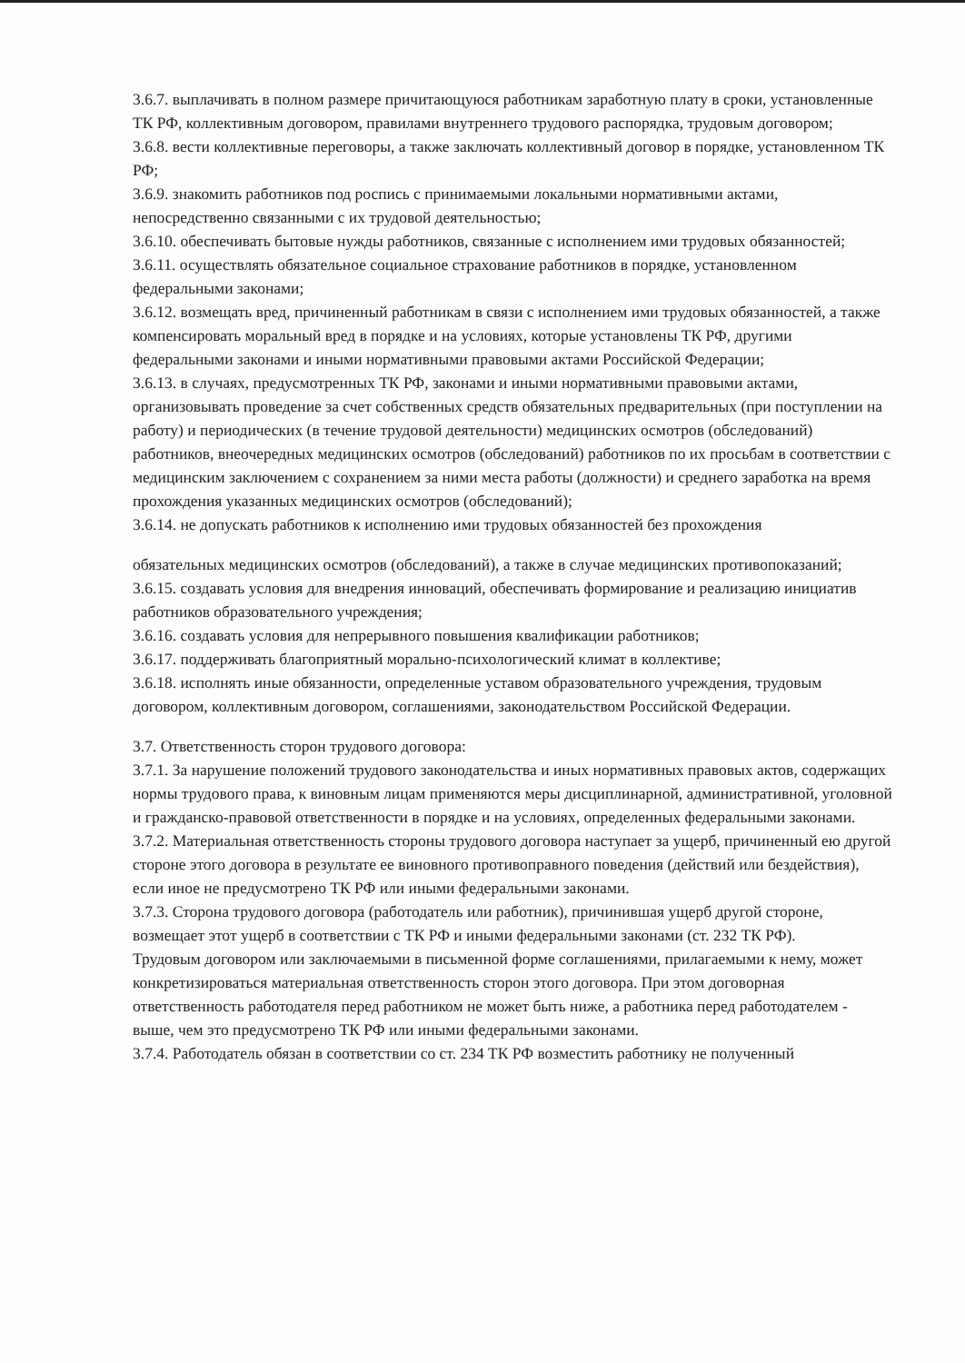3.6.7. выплачивать в полном размере причитающуюся работникам заработную плату в сроки, установленные ТК РФ, коллективным договором, правилами внутреннего трудового распорядка, трудовым договором;
3.6.8. вести коллективные переговоры, а также заключать коллективный договор в порядке, установленном ТК РФ;
3.6.9. знакомить работников под роспись с принимаемыми локальными нормативными актами, непосредственно связанными с их трудовой деятельностью;
3.6.10. обеспечивать бытовые нужды работников, связанные с исполнением ими трудовых обязанностей;
3.6.11. осуществлять обязательное социальное страхование работников в порядке, установленном федеральными законами;
3.6.12. возмещать вред, причиненный работникам в связи с исполнением ими трудовых обязанностей, а также компенсировать моральный вред в порядке и на условиях, которые установлены ТК РФ, другими федеральными законами и иными нормативными правовыми актами Российской Федерации;
3.6.13. в случаях, предусмотренных ТК РФ, законами и иными нормативными правовыми актами, организовывать проведение за счет собственных средств обязательных предварительных (при поступлении на работу) и периодических (в течение трудовой деятельности) медицинских осмотров (обследований) работников, внеочередных медицинских осмотров (обследований) работников по их просьбам в соответствии с медицинским заключением с сохранением за ними места работы (должности) и среднего заработка на время прохождения указанных медицинских осмотров (обследований);
3.6.14. не допускать работников к исполнению ими трудовых обязанностей без прохождения
обязательных медицинских осмотров (обследований), а также в случае медицинских противопоказаний;
3.6.15. создавать условия для внедрения инноваций, обеспечивать формирование и реализацию инициатив работников образовательного учреждения;
3.6.16. создавать условия для непрерывного повышения квалификации работников;
3.6.17. поддерживать благоприятный морально-психологический климат в коллективе;
3.6.18. исполнять иные обязанности, определенные уставом образовательного учреждения, трудовым договором, коллективным договором, соглашениями, законодательством Российской Федерации.
3.7. Ответственность сторон трудового договора:
3.7.1. За нарушение положений трудового законодательства и иных нормативных правовых актов, содержащих нормы трудового права, к виновным лицам применяются меры дисциплинарной, административной, уголовной и гражданско-правовой ответственности в порядке и на условиях, определенных федеральными законами.
3.7.2. Материальная ответственность стороны трудового договора наступает за ущерб, причиненный ею другой стороне этого договора в результате ее виновного противоправного поведения (действий или бездействия), если иное не предусмотрено ТК РФ или иными федеральными законами.
3.7.3. Сторона трудового договора (работодатель или работник), причинившая ущерб другой стороне, возмещает этот ущерб в соответствии с ТК РФ и иными федеральными законами (ст. 232 ТК РФ).
Трудовым договором или заключаемыми в письменной форме соглашениями, прилагаемыми к нему, может конкретизироваться материальная ответственность сторон этого договора. При этом договорная ответственность работодателя перед работником не может быть ниже, а работника перед работодателем - выше, чем это предусмотрено ТК РФ или иными федеральными законами.
3.7.4. Работодатель обязан в соответствии со ст. 234 ТК РФ возместить работнику не полученный